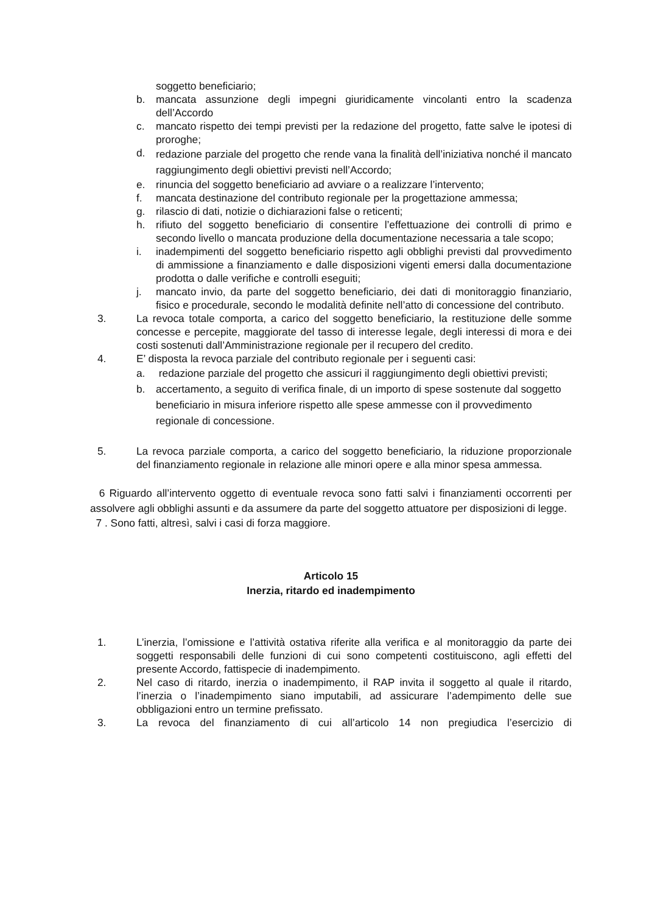soggetto beneficiario;
b. mancata assunzione degli impegni giuridicamente vincolanti entro la scadenza dell’Accordo
c. mancato rispetto dei tempi previsti per la redazione del progetto, fatte salve le ipotesi di proroghe;
d. redazione parziale del progetto che rende vana la finalità dell’iniziativa nonché il mancato raggiungimento degli obiettivi previsti nell’Accordo;
e. rinuncia del soggetto beneficiario ad avviare o a realizzare l’intervento;
f. mancata destinazione del contributo regionale per la progettazione ammessa;
g. rilascio di dati, notizie o dichiarazioni false o reticenti;
h. rifiuto del soggetto beneficiario di consentire l’effettuazione dei controlli di primo e secondo livello o mancata produzione della documentazione necessaria a tale scopo;
i. inadempimenti del soggetto beneficiario rispetto agli obblighi previsti dal provvedimento di ammissione a finanziamento e dalle disposizioni vigenti emersi dalla documentazione prodotta o dalle verifiche e controlli eseguiti;
j. mancato invio, da parte del soggetto beneficiario, dei dati di monitoraggio finanziario, fisico e procedurale, secondo le modalità definite nell’atto di concessione del contributo.
3. La revoca totale comporta, a carico del soggetto beneficiario, la restituzione delle somme concesse e percepite, maggiorate del tasso di interesse legale, degli interessi di mora e dei costi sostenuti dall’Amministrazione regionale per il recupero del credito.
4. E’ disposta la revoca parziale del contributo regionale per i seguenti casi:
a. redazione parziale del progetto che assicuri il raggiungimento degli obiettivi previsti;
b. accertamento, a seguito di verifica finale, di un importo di spese sostenute dal soggetto beneficiario in misura inferiore rispetto alle spese ammesse con il provvedimento regionale di concessione.
5. La revoca parziale comporta, a carico del soggetto beneficiario, la riduzione proporzionale del finanziamento regionale in relazione alle minori opere e alla minor spesa ammessa.
6 Riguardo all’intervento oggetto di eventuale revoca sono fatti salvi i finanziamenti occorrenti per assolvere agli obblighi assunti e da assumere da parte del soggetto attuatore per disposizioni di legge.
7 . Sono fatti, altresì, salvi i casi di forza maggiore.
Articolo 15
Inerzia, ritardo ed inadempimento
1. L’inerzia, l’omissione e l’attività ostativa riferite alla verifica e al monitoraggio da parte dei soggetti responsabili delle funzioni di cui sono competenti costituiscono, agli effetti del presente Accordo, fattispecie di inadempimento.
2. Nel caso di ritardo, inerzia o inadempimento, il RAP invita il soggetto al quale il ritardo, l’inerzia o l’inadempimento siano imputabili, ad assicurare l’adempimento delle sue obbligazioni entro un termine prefissato.
3. La revoca del finanziamento di cui all’articolo 14 non pregiudica l’esercizio di